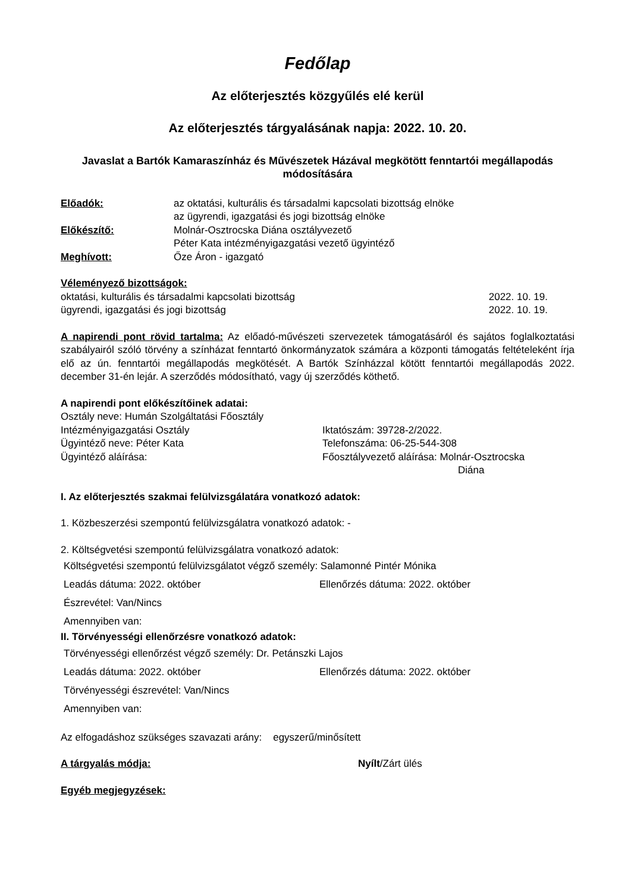Fedőlap
Az előterjesztés közgyűlés elé kerül
Az előterjesztés tárgyalásának napja: 2022. 10. 20.
Javaslat a Bartók Kamaraszínház és Művészetek Házával megkötött fenntartói megállapodás módosítására
Előadók: az oktatási, kulturális és társadalmi kapcsolati bizottság elnöke
az ügyrendi, igazgatási és jogi bizottság elnöke
Előkészítő: Molnár-Osztrocska Diána osztályvezető
Péter Kata intézményigazgatási vezető ügyintéző
Meghívott: Őze Áron - igazgató
Véleményező bizottságok:
oktatási, kulturális és társadalmi kapcsolati bizottság 2022. 10. 19.
ügyrendi, igazgatási és jogi bizottság 2022. 10. 19.
A napirendi pont rövid tartalma: Az előadó-művészeti szervezetek támogatásáról és sajátos foglalkoztatási szabályairól szóló törvény a színházat fenntartó önkormányzatok számára a központi támogatás feltételeként írja elő az ún. fenntartói megállapodás megkötését. A Bartók Színházzal kötött fenntartói megállapodás 2022. december 31-én lejár. A szerződés módosítható, vagy új szerződés köthető.
A napirendi pont előkészítőinek adatai:
Osztály neve: Humán Szolgáltatási Főosztály
Intézményigazgatási Osztály Iktatószám: 39728-2/2022.
Ügyintéző neve: Péter Kata Telefonszáma: 06-25-544-308
Ügyintéző aláírása: Főosztályvezető aláírása: Molnár-Osztrocska
Diána
I. Az előterjesztés szakmai felülvizsgálatára vonatkozó adatok:
1. Közbeszerzési szempontú felülvizsgálatra vonatkozó adatok: -
2. Költségvetési szempontú felülvizsgálatra vonatkozó adatok:
Költségvetési szempontú felülvizsgálatot végző személy: Salamonné Pintér Mónika
Leadás dátuma: 2022. október Ellenőrzés dátuma: 2022. október
Észrevétel: Van/Nincs
Amennyiben van:
II. Törvényességi ellenőrzésre vonatkozó adatok:
Törvényességi ellenőrzést végző személy: Dr. Petánszki Lajos
Leadás dátuma: 2022. október Ellenőrzés dátuma: 2022. október
Törvényességi észrevétel: Van/Nincs
Amennyiben van:
Az elfogadáshoz szükséges szavazati arány: egyszerű/minősített
A tárgyalás módja: Nyílt/Zárt ülés
Egyéb megjegyzések: